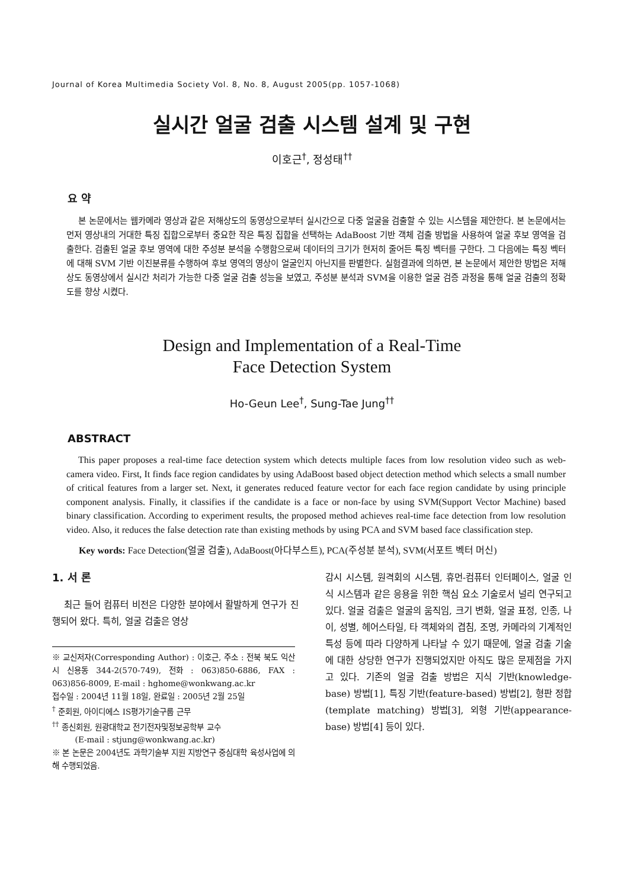Journal of Korea Multimedia Society Vol. 8, No. 8, August 2005(pp. 1057-1068)
실시간 얼굴 검출 시스템 설계 및 구현
이호근<sup>†</sup>, 정성태<sup>††</sup>
요 약
본 논문에서는 웹카메라 영상과 같은 저해상도의 동영상으로부터 실시간으로 다중 얼굴을 검출할 수 있는 시스템을 제안한다. 본 논문에서는 먼저 영상내의 거대한 특징 집합으로부터 중요한 작은 특징 집합을 선택하는 AdaBoost 기반 객체 검출 방법을 사용하여 얼굴 후보 영역을 검출한다. 검출된 얼굴 후보 영역에 대한 주성분 분석을 수행함으로써 데이터의 크기가 현저히 줄어든 특징 벡터를 구한다. 그 다음에는 특징 벡터에 대해 SVM 기반 이진분류를 수행하여 후보 영역의 영상이 얼굴인지 아닌지를 판별한다. 실험결과에 의하면, 본 논문에서 제안한 방법은 저해상도 동영상에서 실시간 처리가 가능한 다중 얼굴 검출 성능을 보였고, 주성분 분석과 SVM을 이용한 얼굴 검증 과정을 통해 얼굴 검출의 정확도를 향상 시켰다.
Design and Implementation of a Real-Time
Face Detection System
Ho-Geun Lee<sup>†</sup>, Sung-Tae Jung<sup>††</sup>
ABSTRACT
This paper proposes a real-time face detection system which detects multiple faces from low resolution video such as web-camera video. First, It finds face region candidates by using AdaBoost based object detection method which selects a small number of critical features from a larger set. Next, it generates reduced feature vector for each face region candidate by using principle component analysis. Finally, it classifies if the candidate is a face or non-face by using SVM(Support Vector Machine) based binary classification. According to experiment results, the proposed method achieves real-time face detection from low resolution video. Also, it reduces the false detection rate than existing methods by using PCA and SVM based face classification step.
Key words: Face Detection(얼굴 검출), AdaBoost(아다부스트), PCA(주성분 분석), SVM(서포트 벡터 머신)
1. 서 론
최근 들어 컴퓨터 비전은 다양한 분야에서 활발하게 연구가 진행되어 왔다. 특히, 얼굴 검출은 영상
※ 교신저자(Corresponding Author) : 이호근, 주소 : 전북 북도 익산시 신용동 344-2(570-749), 전화 : 063)850-6886, FAX : 063)856-8009, E-mail : hghome@wonkwang.ac.kr
접수일 : 2004년 11월 18일, 완료일 : 2005년 2월 25일
<sup>†</sup> 준회원, 아이디에스 IS평가기술구룹 근무
<sup>††</sup> 종신회원, 원광대학교 전기전자및정보공학부 교수
(E-mail : stjung@wonkwang.ac.kr)
※ 본 논문은 2004년도 과학기술부 지원 지방연구 중심대학 육성사업에 의해 수행되었음.
감시 시스템, 원격회의 시스템, 휴먼-컴퓨터 인터페이스, 얼굴 인식 시스템과 같은 응용을 위한 핵심 요소 기술로서 널리 연구되고 있다. 얼굴 검출은 얼굴의 움직임, 크기 변화, 얼굴 표정, 인종, 나이, 성별, 헤어스타일, 타 객체와의 겹침, 조명, 카메라의 기계적인 특성 등에 따라 다양하게 나타날 수 있기 때문에, 얼굴 검출 기술에 대한 상당한 연구가 진행되었지만 아직도 많은 문제점을 가지고 있다. 기존의 얼굴 검출 방법은 지식 기반(knowledge-base) 방법[1], 특징 기반(feature-based) 방법[2], 형판 정합(template matching) 방법[3], 외형 기반(appearance-base) 방법[4] 등이 있다.